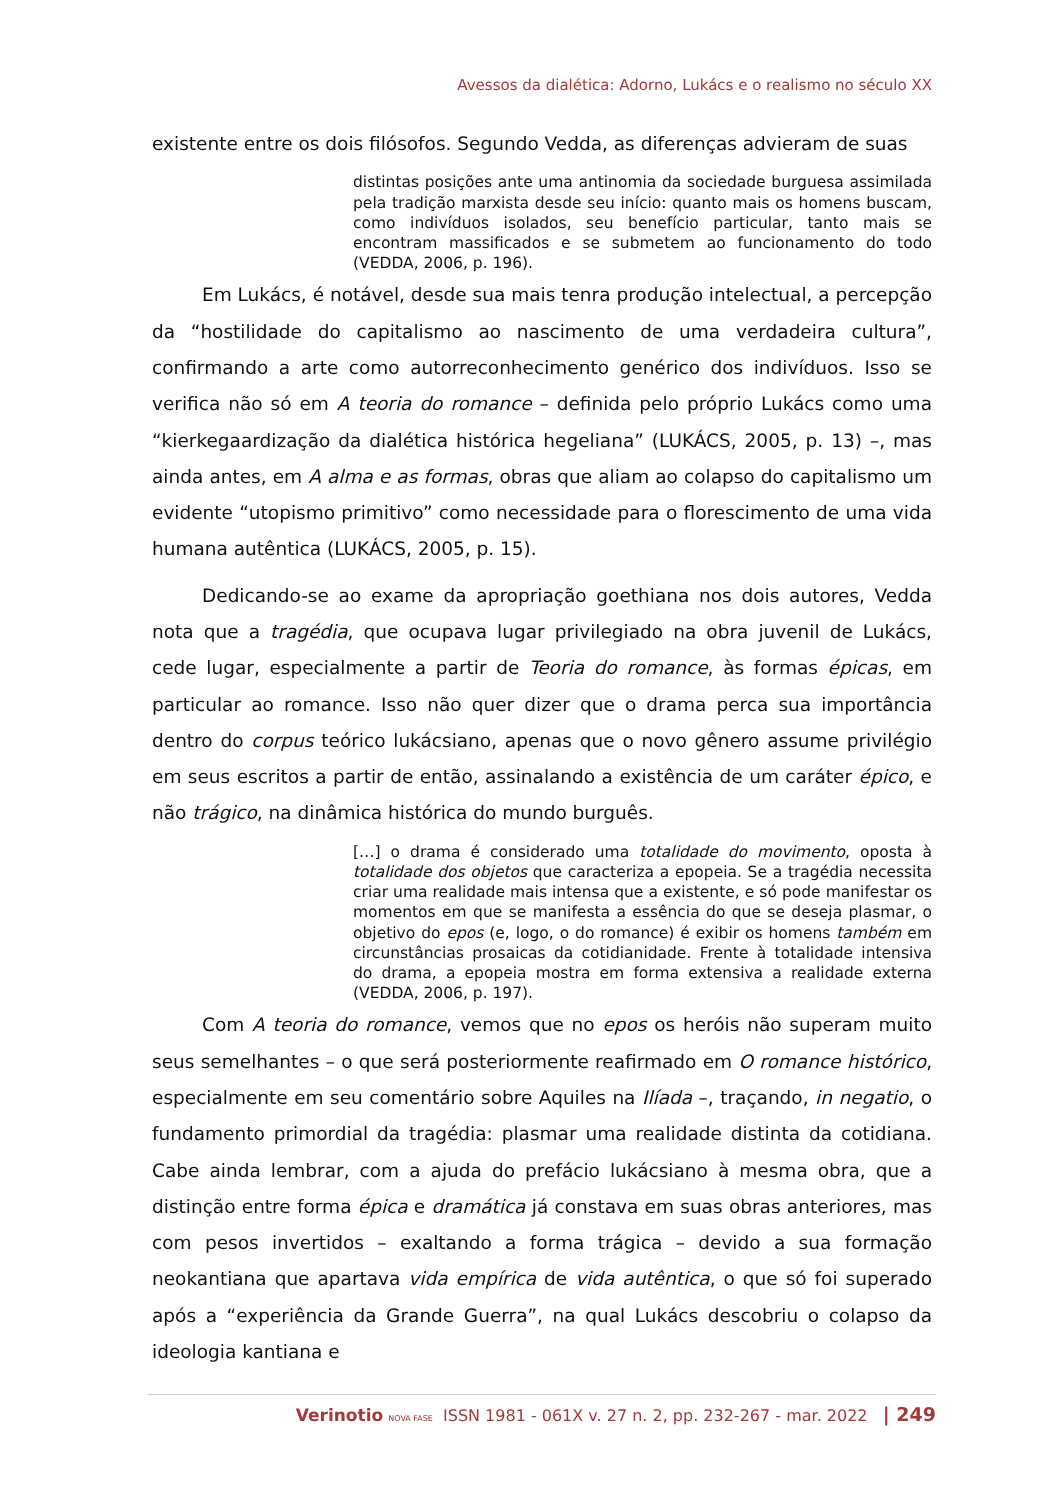Avessos da dialética: Adorno, Lukács e o realismo no século XX
existente entre os dois filósofos. Segundo Vedda, as diferenças advieram de suas
distintas posições ante uma antinomia da sociedade burguesa assimilada pela tradição marxista desde seu início: quanto mais os homens buscam, como indivíduos isolados, seu benefício particular, tanto mais se encontram massificados e se submetem ao funcionamento do todo (VEDDA, 2006, p. 196).
Em Lukács, é notável, desde sua mais tenra produção intelectual, a percepção da “hostilidade do capitalismo ao nascimento de uma verdadeira cultura”, confirmando a arte como autorreconhecimento genérico dos indivíduos. Isso se verifica não só em A teoria do romance – definida pelo próprio Lukács como uma “kierkegaardização da dialética histórica hegeliana” (LUKÁCS, 2005, p. 13) –, mas ainda antes, em A alma e as formas, obras que aliam ao colapso do capitalismo um evidente “utopismo primitivo” como necessidade para o florescimento de uma vida humana autêntica (LUKÁCS, 2005, p. 15).
Dedicando-se ao exame da apropriação goethiana nos dois autores, Vedda nota que a tragédia, que ocupava lugar privilegiado na obra juvenil de Lukács, cede lugar, especialmente a partir de Teoria do romance, às formas épicas, em particular ao romance. Isso não quer dizer que o drama perca sua importância dentro do corpus teórico lukácsiano, apenas que o novo gênero assume privilégio em seus escritos a partir de então, assinalando a existência de um caráter épico, e não trágico, na dinâmica histórica do mundo burguês.
[…] o drama é considerado uma totalidade do movimento, oposta à totalidade dos objetos que caracteriza a epopeia. Se a tragédia necessita criar uma realidade mais intensa que a existente, e só pode manifestar os momentos em que se manifesta a essência do que se deseja plasmar, o objetivo do epos (e, logo, o do romance) é exibir os homens também em circunstâncias prosaicas da cotidianidade. Frente à totalidade intensiva do drama, a epopeia mostra em forma extensiva a realidade externa (VEDDA, 2006, p. 197).
Com A teoria do romance, vemos que no epos os heróis não superam muito seus semelhantes – o que será posteriormente reafirmado em O romance histórico, especialmente em seu comentário sobre Aquiles na Ilíada –, traçando, in negatio, o fundamento primordial da tragédia: plasmar uma realidade distinta da cotidiana. Cabe ainda lembrar, com a ajuda do prefácio lukácsiano à mesma obra, que a distinção entre forma épica e dramática já constava em suas obras anteriores, mas com pesos invertidos – exaltando a forma trágica – devido a sua formação neokantiana que apartava vida empírica de vida autêntica, o que só foi superado após a “experiência da Grande Guerra”, na qual Lukács descobriu o colapso da ideologia kantiana e
Verinotio NOVA FASE ISSN 1981 - 061X v. 27 n. 2, pp. 232-267 - mar. 2022 | 249